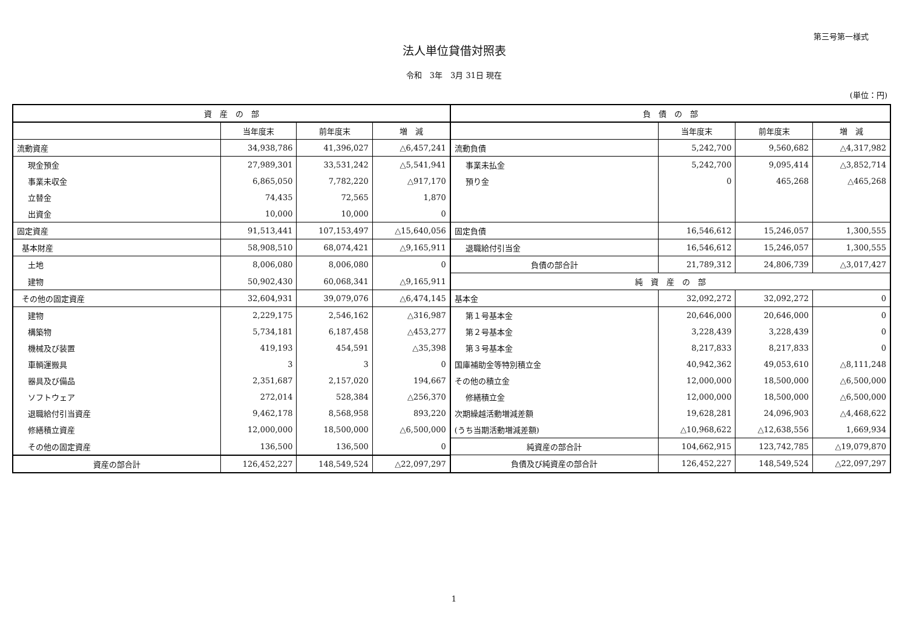第三号第一様式
法人単位貸借対照表
令和　3年　3月 31日 現在
(単位：円)
| 資 産 の 部 | | | | 負 債 の 部 | | | |
| --- | --- | --- | --- | --- | --- | --- | --- |
| | 当年度末 | 前年度末 | 増 減 | | 当年度末 | 前年度末 | 増 減 |
| 流動資産 | 34,938,786 | 41,396,027 | △6,457,241 | 流動負債 | 5,242,700 | 9,560,682 | △4,317,982 |
| 現金預金 | 27,989,301 | 33,531,242 | △5,541,941 | 事業未払金 | 5,242,700 | 9,095,414 | △3,852,714 |
| 事業未収金 | 6,865,050 | 7,782,220 | △917,170 | 預り金 | 0 | 465,268 | △465,268 |
| 立替金 | 74,435 | 72,565 | 1,870 | | | | |
| 出資金 | 10,000 | 10,000 | 0 | | | | |
| 固定資産 | 91,513,441 | 107,153,497 | △15,640,056 | 固定負債 | 16,546,612 | 15,246,057 | 1,300,555 |
| 基本財産 | 58,908,510 | 68,074,421 | △9,165,911 | 退職給付引当金 | 16,546,612 | 15,246,057 | 1,300,555 |
| 土地 | 8,006,080 | 8,006,080 | 0 | 負債の部合計 | 21,789,312 | 24,806,739 | △3,017,427 |
| 建物 | 50,902,430 | 60,068,341 | △9,165,911 | 純 資 産 の 部 | | | |
| その他の固定資産 | 32,604,931 | 39,079,076 | △6,474,145 | 基本金 | 32,092,272 | 32,092,272 | 0 |
| 建物 | 2,229,175 | 2,546,162 | △316,987 | 第１号基本金 | 20,646,000 | 20,646,000 | 0 |
| 構築物 | 5,734,181 | 6,187,458 | △453,277 | 第２号基本金 | 3,228,439 | 3,228,439 | 0 |
| 機械及び装置 | 419,193 | 454,591 | △35,398 | 第３号基本金 | 8,217,833 | 8,217,833 | 0 |
| 車輌運搬具 | 3 | 3 | 0 | 国庫補助金等特別積立金 | 40,942,362 | 49,053,610 | △8,111,248 |
| 器具及び備品 | 2,351,687 | 2,157,020 | 194,667 | その他の積立金 | 12,000,000 | 18,500,000 | △6,500,000 |
| ソフトウェア | 272,014 | 528,384 | △256,370 | 修繕積立金 | 12,000,000 | 18,500,000 | △6,500,000 |
| 退職給付引当資産 | 9,462,178 | 8,568,958 | 893,220 | 次期繰越活動増減差額 | 19,628,281 | 24,096,903 | △4,468,622 |
| 修繕積立資産 | 12,000,000 | 18,500,000 | △6,500,000 | (うち当期活動増減差額) | △10,968,622 | △12,638,556 | 1,669,934 |
| その他の固定資産 | 136,500 | 136,500 | 0 | 純資産の部合計 | 104,662,915 | 123,742,785 | △19,079,870 |
| 資産の部合計 | 126,452,227 | 148,549,524 | △22,097,297 | 負債及び純資産の部合計 | 126,452,227 | 148,549,524 | △22,097,297 |
1